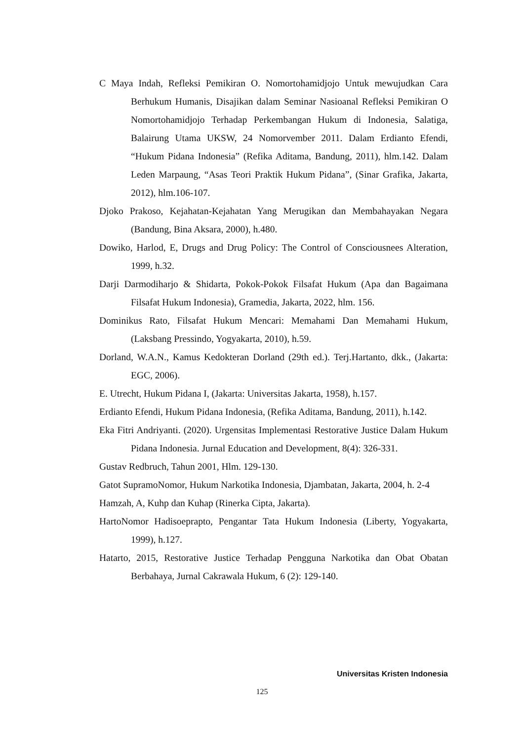C Maya Indah, Refleksi Pemikiran O. Nomortohamidjojo Untuk mewujudkan Cara Berhukum Humanis, Disajikan dalam Seminar Nasioanal Refleksi Pemikiran O Nomortohamidjojo Terhadap Perkembangan Hukum di Indonesia, Salatiga, Balairung Utama UKSW, 24 Nomorvember 2011. Dalam Erdianto Efendi, “Hukum Pidana Indonesia” (Refika Aditama, Bandung, 2011), hlm.142. Dalam Leden Marpaung, “Asas Teori Praktik Hukum Pidana”, (Sinar Grafika, Jakarta, 2012), hlm.106-107.
Djoko Prakoso, Kejahatan-Kejahatan Yang Merugikan dan Membahayakan Negara (Bandung, Bina Aksara, 2000), h.480.
Dowiko, Harlod, E, Drugs and Drug Policy: The Control of Consciousnees Alteration, 1999, h.32.
Darji Darmodiharjo & Shidarta, Pokok-Pokok Filsafat Hukum (Apa dan Bagaimana Filsafat Hukum Indonesia), Gramedia, Jakarta, 2022, hlm. 156.
Dominikus Rato, Filsafat Hukum Mencari: Memahami Dan Memahami Hukum, (Laksbang Pressindo, Yogyakarta, 2010), h.59.
Dorland, W.A.N., Kamus Kedokteran Dorland (29th ed.). Terj.Hartanto, dkk., (Jakarta: EGC, 2006).
E. Utrecht, Hukum Pidana I, (Jakarta: Universitas Jakarta, 1958), h.157.
Erdianto Efendi, Hukum Pidana Indonesia, (Refika Aditama, Bandung, 2011), h.142.
Eka Fitri Andriyanti. (2020). Urgensitas Implementasi Restorative Justice Dalam Hukum Pidana Indonesia. Jurnal Education and Development, 8(4): 326-331.
Gustav Redbruch, Tahun 2001, Hlm. 129-130.
Gatot SupramoNomor, Hukum Narkotika Indonesia, Djambatan, Jakarta, 2004, h. 2-4
Hamzah, A, Kuhp dan Kuhap (Rinerka Cipta, Jakarta).
HartoNomor Hadisoeprapto, Pengantar Tata Hukum Indonesia (Liberty, Yogyakarta, 1999), h.127.
Hatarto, 2015, Restorative Justice Terhadap Pengguna Narkotika dan Obat Obatan Berbahaya, Jurnal Cakrawala Hukum, 6 (2): 129-140.
Universitas Kristen Indonesia
125